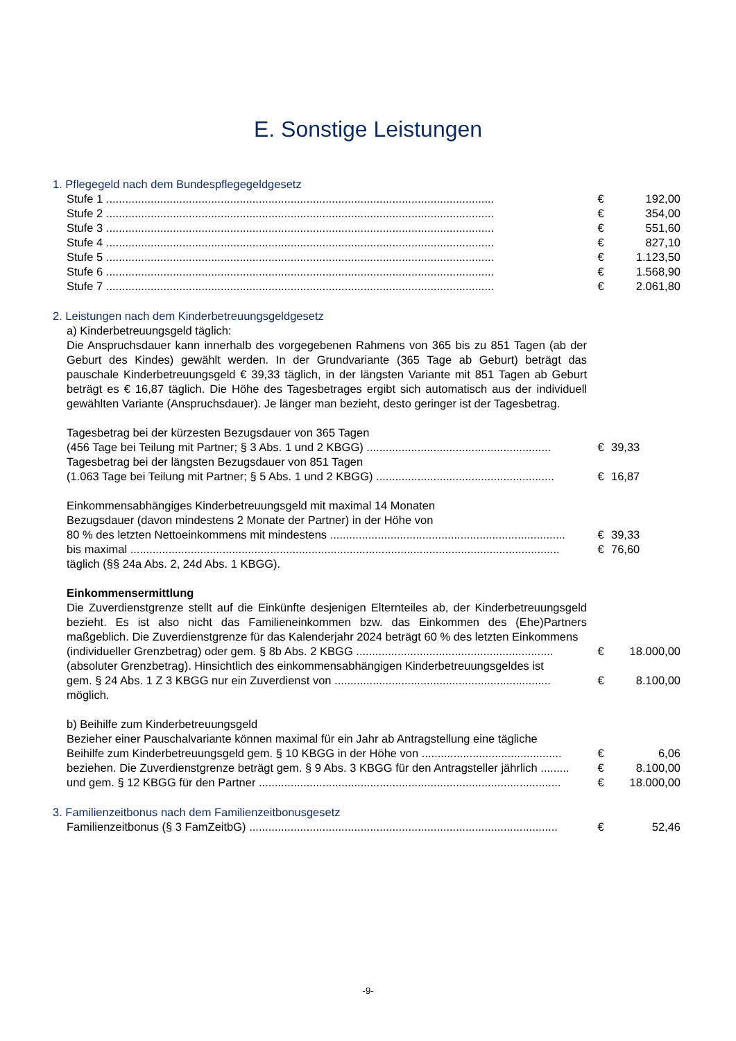E. Sonstige Leistungen
1. Pflegegeld nach dem Bundespflegegeldgesetz
| Stufe 1 .......................................................................................................................... | | € | 192,00 |
| Stufe 2 .......................................................................................................................... | | € | 354,00 |
| Stufe 3 .......................................................................................................................... | | € | 551,60 |
| Stufe 4 .......................................................................................................................... | | € | 827,10 |
| Stufe 5 .......................................................................................................................... | | € | 1.123,50 |
| Stufe 6 .......................................................................................................................... | | € | 1.568,90 |
| Stufe 7 .......................................................................................................................... | | € | 2.061,80 |
2. Leistungen nach dem Kinderbetreuungsgeldgesetz
a) Kinderbetreuungsgeld täglich:
Die Anspruchsdauer kann innerhalb des vorgegebenen Rahmens von 365 bis zu 851 Tagen (ab der Geburt des Kindes) gewählt werden. In der Grundvariante (365 Tage ab Geburt) beträgt das pauschale Kinderbetreuungsgeld € 39,33 täglich, in der längsten Variante mit 851 Tagen ab Geburt beträgt es € 16,87 täglich. Die Höhe des Tagesbetrages ergibt sich automatisch aus der individuell gewählten Variante (Anspruchsdauer). Je länger man bezieht, desto geringer ist der Tagesbetrag.
| Tagesbetrag bei der kürzesten Bezugsdauer von 365 Tagen | | | |
| (456 Tage bei Teilung mit Partner; § 3 Abs. 1 und 2 KBGG) .......................................................... | | € | 39,33 |
| Tagesbetrag bei der längsten Bezugsdauer von 851 Tagen | | | |
| (1.063 Tage bei Teilung mit Partner; § 5 Abs. 1 und 2 KBGG) ........................................................ | | € | 16,87 |
| Einkommensabhängiges Kinderbetreuungsgeld mit maximal 14 Monaten | | | |
| Bezugsdauer (davon mindestens 2 Monate der Partner) in der Höhe von | | | |
| 80 % des letzten Nettoeinkommens mit mindestens .......................................................................... | | € | 39,33 |
| bis maximal ....................................................................................................................................... | | € | 76,60 |
| täglich (§§ 24a Abs. 2, 24d Abs. 1 KBGG). | | | |
Einkommensermittlung
Die Zuverdienstgrenze stellt auf die Einkünfte desjenigen Elternteiles ab, der Kinderbetreuungsgeld bezieht. Es ist also nicht das Familieneinkommen bzw. das Einkommen des (Ehe)Partners maßgeblich. Die Zuverdienstgrenze für das Kalenderjahr 2024 beträgt 60 % des letzten Einkommens
| (individueller Grenzbetrag) oder gem. § 8b Abs. 2 KBGG .............................................................. | | € | 18.000,00 |
| (absoluter Grenzbetrag). Hinsichtlich des einkommensabhängigen Kinderbetreuungsgeldes ist | | | |
| gem. § 24 Abs. 1 Z 3 KBGG nur ein Zuverdienst von .................................................................... | | € | 8.100,00 |
| möglich. | | | |
b) Beihilfe zum Kinderbetreuungsgeld
Bezieher einer Pauschalvariante können maximal für ein Jahr ab Antragstellung eine tägliche
| Beihilfe zum Kinderbetreuungsgeld gem. § 10 KBGG in der Höhe von ............................................ | | € | 6,06 |
| beziehen. Die Zuverdienstgrenze beträgt gem. § 9 Abs. 3 KBGG für den Antragsteller jährlich ......... | | € | 8.100,00 |
| und gem. § 12 KBGG für den Partner ............................................................................................... | | € | 18.000,00 |
3. Familienzeitbonus nach dem Familienzeitbonusgesetz
| Familienzeitbonus (§ 3 FamZeitbG) ................................................................................................. | | € | 52,46 |
-9-